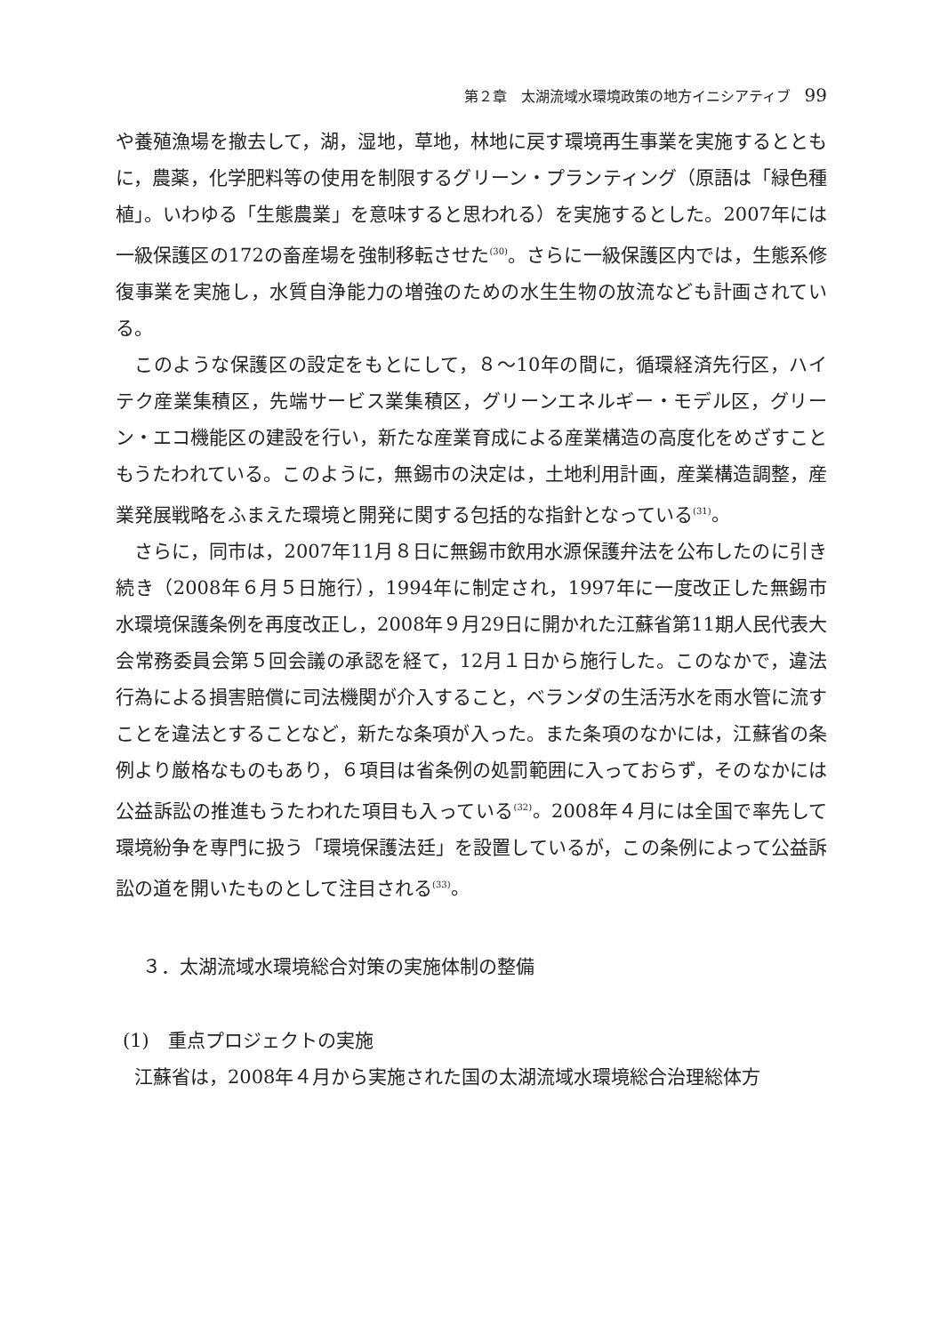第２章　太湖流域水環境政策の地方イニシアティブ 99
や養殖漁場を撤去して，湖，湿地，草地，林地に戻す環境再生事業を実施するとともに，農薬，化学肥料等の使用を制限するグリーン・プランティング（原語は「緑色種植」。いわゆる「生態農業」を意味すると思われる）を実施するとした。2007年には一級保護区の172の畜産場を強制移転させた<sup>(30)</sup>。さらに一級保護区内では，生態系修復事業を実施し，水質自浄能力の増強のための水生生物の放流なども計画されている。
このような保護区の設定をもとにして，８～10年の間に，循環経済先行区，ハイテク産業集積区，先端サービス業集積区，グリーンエネルギー・モデル区，グリーン・エコ機能区の建設を行い，新たな産業育成による産業構造の高度化をめざすこともうたわれている。このように，無錫市の決定は，土地利用計画，産業構造調整，産業発展戦略をふまえた環境と開発に関する包括的な指針となっている<sup>(31)</sup>。
さらに，同市は，2007年11月８日に無錫市飲用水源保護弁法を公布したのに引き続き（2008年６月５日施行），1994年に制定され，1997年に一度改正した無錫市水環境保護条例を再度改正し，2008年９月29日に開かれた江蘇省第11期人民代表大会常務委員会第５回会議の承認を経て，12月１日から施行した。このなかで，違法行為による損害賠償に司法機関が介入すること，ベランダの生活汚水を雨水管に流すことを違法とすることなど，新たな条項が入った。また条項のなかには，江蘇省の条例より厳格なものもあり，６項目は省条例の処罰範囲に入っておらず，そのなかには公益訴訟の推進もうたわれた項目も入っている<sup>(32)</sup>。2008年４月には全国で率先して環境紛争を専門に扱う「環境保護法廷」を設置しているが，この条例によって公益訴訟の道を開いたものとして注目される<sup>(33)</sup>。
３．太湖流域水環境総合対策の実施体制の整備
(1)　重点プロジェクトの実施
江蘇省は，2008年４月から実施された国の太湖流域水環境総合治理総体方